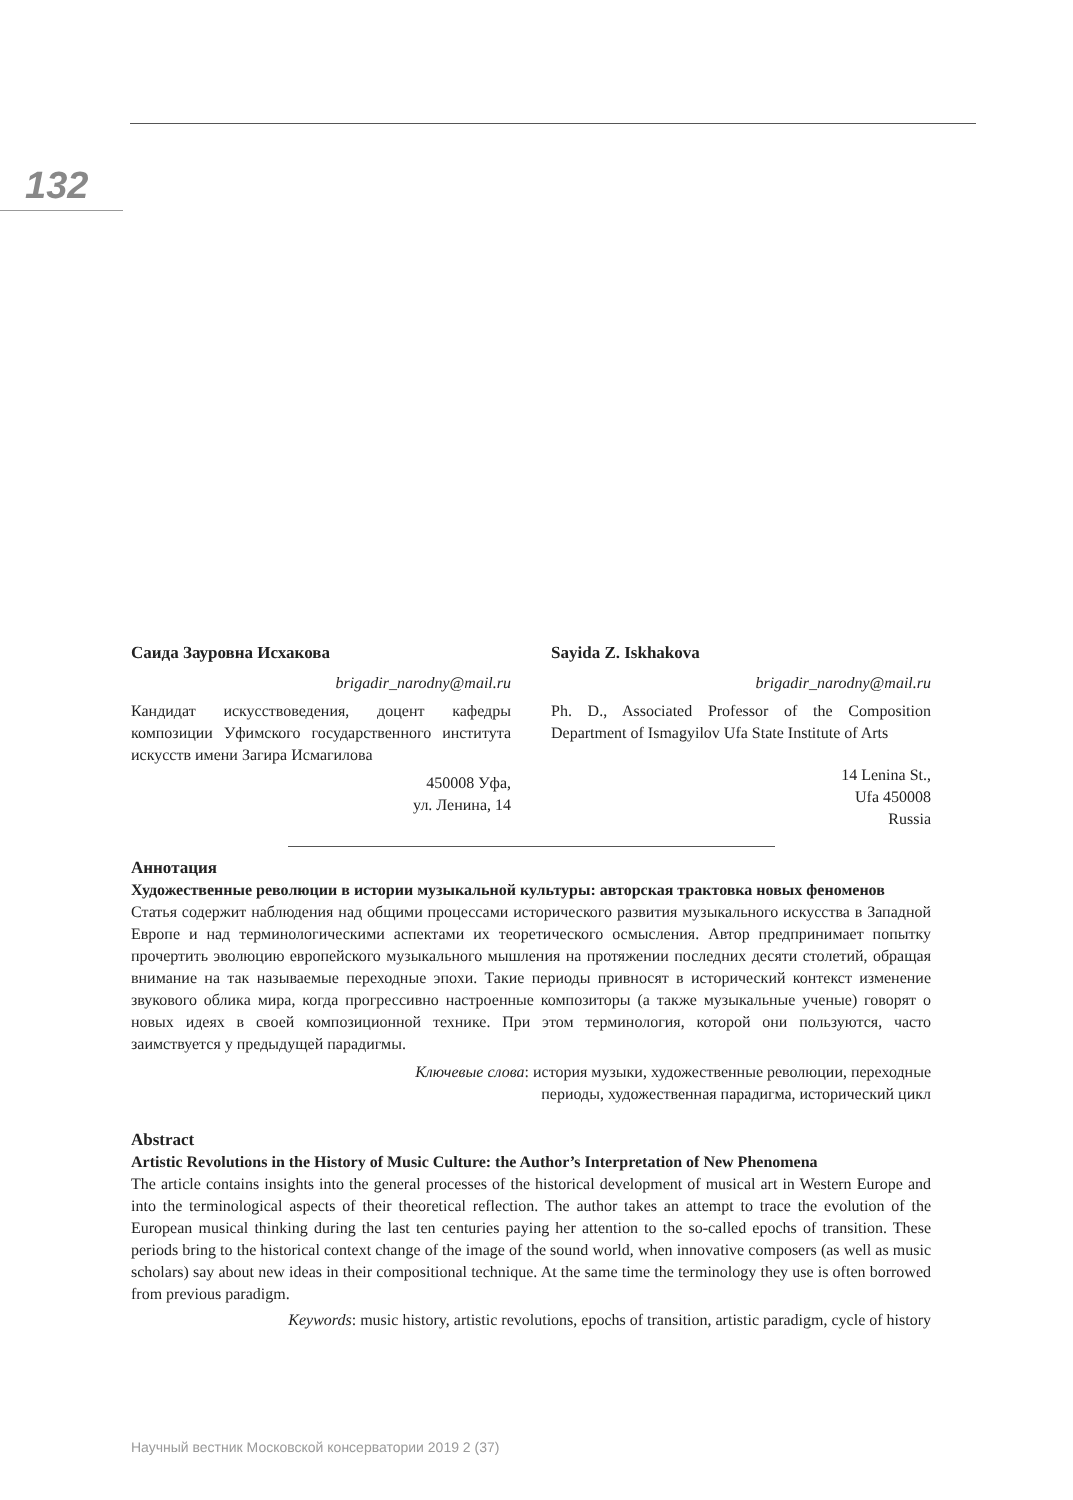132
Саида Зауровна Исхакова
brigadir_narodny@mail.ru
Кандидат искусствоведения, доцент кафедры композиции Уфимского государственного института искусств имени Загира Исмагилова
450008 Уфа,
ул. Ленина, 14
Sayida Z. Iskhakova
brigadir_narodny@mail.ru
Ph. D., Associated Professor of the Composition Department of Ismagyilov Ufa State Institute of Arts
14 Lenina St.,
Ufa 450008
Russia
Аннотация
Художественные революции в истории музыкальной культуры: авторская трактовка новых феноменов
Статья содержит наблюдения над общими процессами исторического развития музыкального искусства в Западной Европе и над терминологическими аспектами их теоретического осмысления. Автор предпринимает попытку прочертить эволюцию европейского музыкального мышления на протяжении последних десяти столетий, обращая внимание на так называемые переходные эпохи. Такие периоды привносят в исторический контекст изменение звукового облика мира, когда прогрессивно настроенные композиторы (а также музыкальные ученые) говорят о новых идеях в своей композиционной технике. При этом терминология, которой они пользуются, часто заимствуется у предыдущей парадигмы.
Ключевые слова: история музыки, художественные революции, переходные
периоды, художественная парадигма, исторический цикл
Abstract
Artistic Revolutions in the History of Music Culture: the Author’s Interpretation of New Phenomena
The article contains insights into the general processes of the historical development of musical art in Western Europe and into the terminological aspects of their theoretical reflection. The author takes an attempt to trace the evolution of the European musical thinking during the last ten centuries paying her attention to the so-called epochs of transition. These periods bring to the historical context change of the image of the sound world, when innovative composers (as well as music scholars) say about new ideas in their compositional technique. At the same time the terminology they use is often borrowed from previous paradigm.
Keywords: music history, artistic revolutions, epochs of transition, artistic paradigm, cycle of history
Научный вестник Московской консерватории 2019 2 (37)